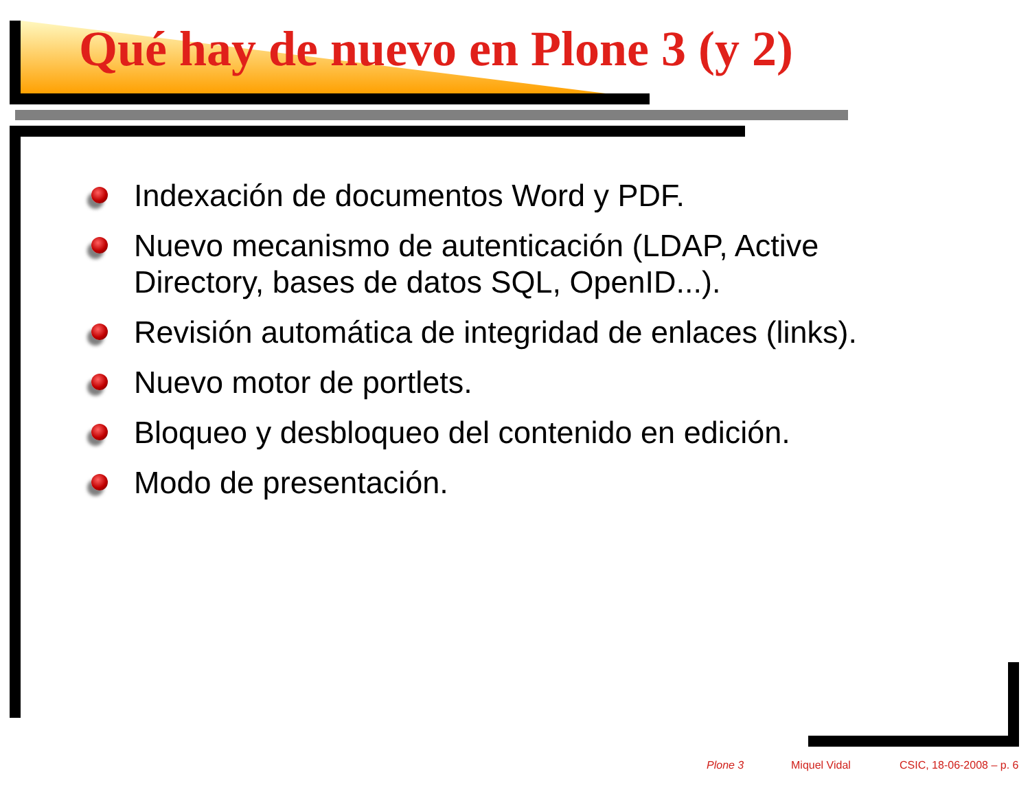Qué hay de nuevo en Plone 3 (y 2)
Indexación de documentos Word y PDF.
Nuevo mecanismo de autenticación (LDAP, Active Directory, bases de datos SQL, OpenID...).
Revisión automática de integridad de enlaces (links).
Nuevo motor de portlets.
Bloqueo y desbloqueo del contenido en edición.
Modo de presentación.
Plone 3 Miquel Vidal CSIC, 18-06-2008 – p. 6